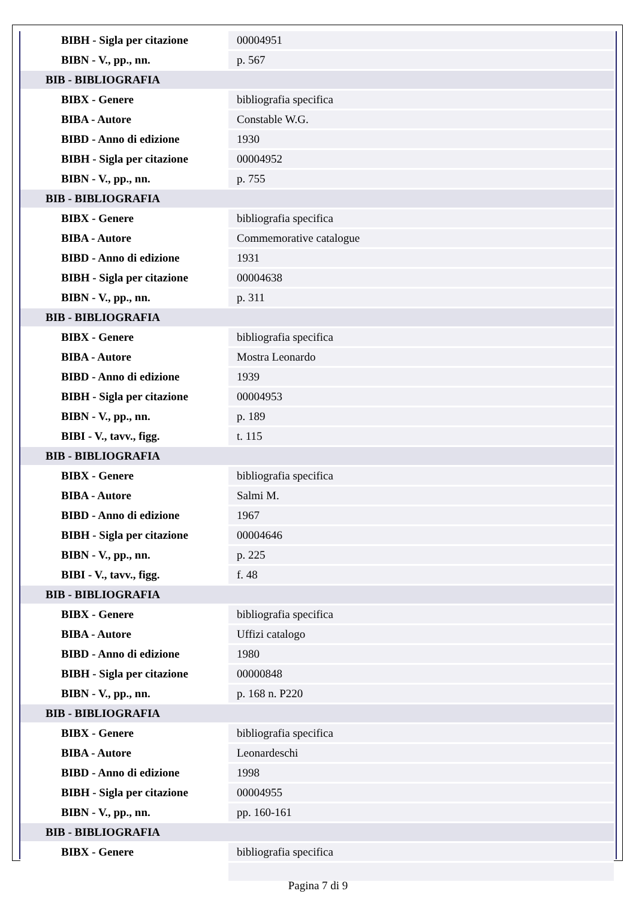| BIBH - Sigla per citazione | 00004951 |
| BIBN - V., pp., nn. | p. 567 |
| BIB - BIBLIOGRAFIA | |
| BIBX - Genere | bibliografia specifica |
| BIBA - Autore | Constable W.G. |
| BIBD - Anno di edizione | 1930 |
| BIBH - Sigla per citazione | 00004952 |
| BIBN - V., pp., nn. | p. 755 |
| BIB - BIBLIOGRAFIA | |
| BIBX - Genere | bibliografia specifica |
| BIBA - Autore | Commemorative catalogue |
| BIBD - Anno di edizione | 1931 |
| BIBH - Sigla per citazione | 00004638 |
| BIBN - V., pp., nn. | p. 311 |
| BIB - BIBLIOGRAFIA | |
| BIBX - Genere | bibliografia specifica |
| BIBA - Autore | Mostra Leonardo |
| BIBD - Anno di edizione | 1939 |
| BIBH - Sigla per citazione | 00004953 |
| BIBN - V., pp., nn. | p. 189 |
| BIBI - V., tavv., figg. | t. 115 |
| BIB - BIBLIOGRAFIA | |
| BIBX - Genere | bibliografia specifica |
| BIBA - Autore | Salmi M. |
| BIBD - Anno di edizione | 1967 |
| BIBH - Sigla per citazione | 00004646 |
| BIBN - V., pp., nn. | p. 225 |
| BIBI - V., tavv., figg. | f. 48 |
| BIB - BIBLIOGRAFIA | |
| BIBX - Genere | bibliografia specifica |
| BIBA - Autore | Uffizi catalogo |
| BIBD - Anno di edizione | 1980 |
| BIBH - Sigla per citazione | 00000848 |
| BIBN - V., pp., nn. | p. 168 n. P220 |
| BIB - BIBLIOGRAFIA | |
| BIBX - Genere | bibliografia specifica |
| BIBA - Autore | Leonardeschi |
| BIBD - Anno di edizione | 1998 |
| BIBH - Sigla per citazione | 00004955 |
| BIBN - V., pp., nn. | pp. 160-161 |
| BIB - BIBLIOGRAFIA | |
| BIBX - Genere | bibliografia specifica |
Pagina 7 di 9